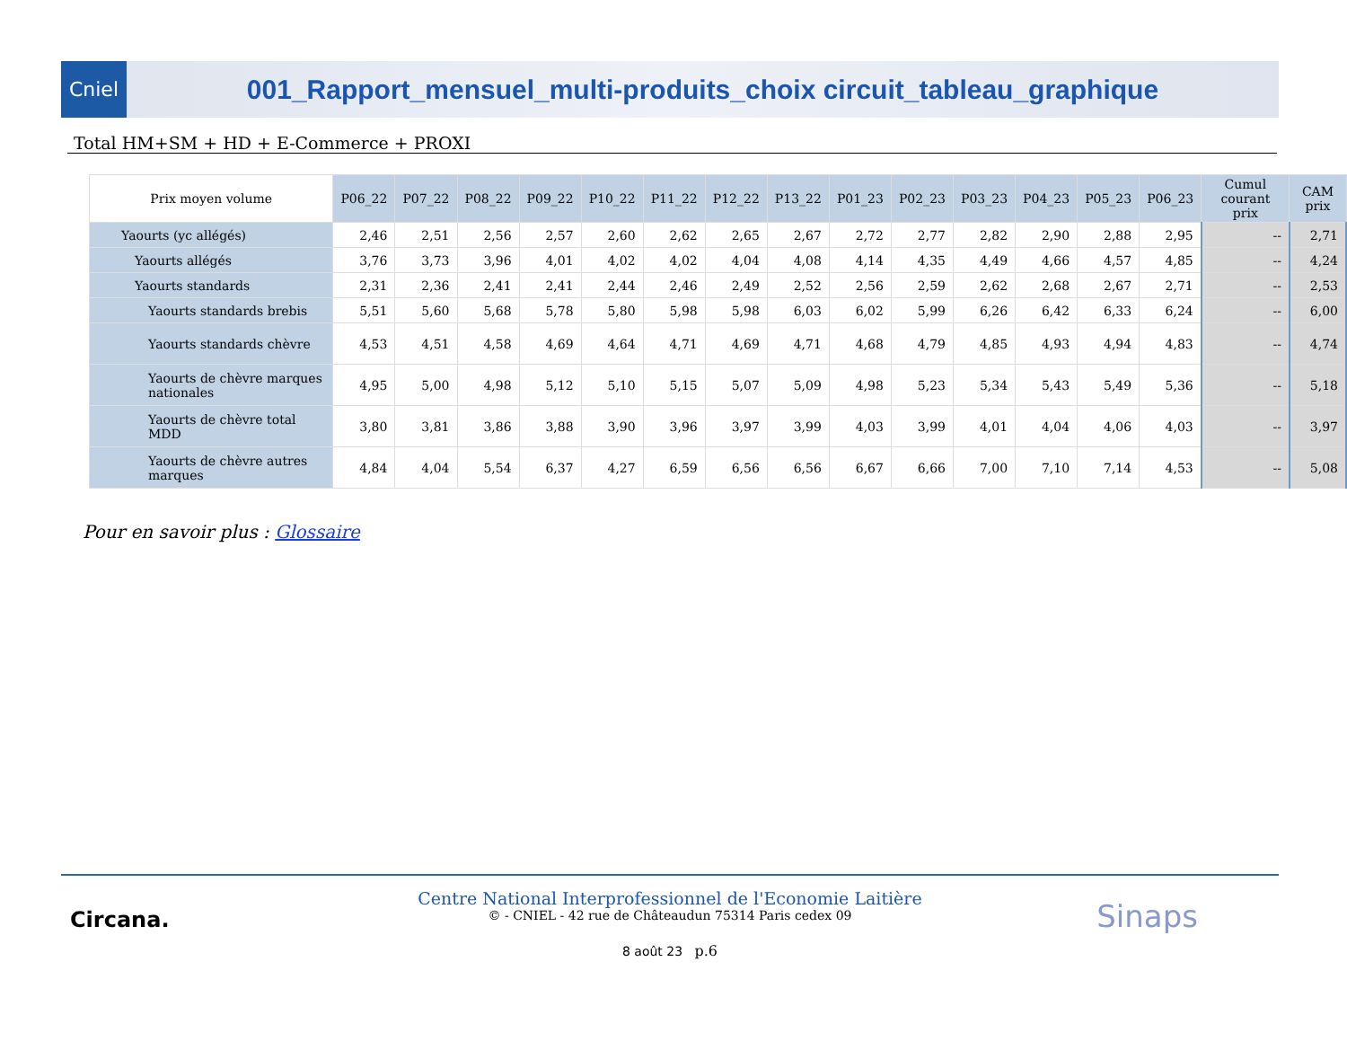Cniel
001_Rapport_mensuel_multi-produits_choix circuit_tableau_graphique
Total HM+SM + HD + E-Commerce + PROXI
| Prix moyen volume | P06_22 | P07_22 | P08_22 | P09_22 | P10_22 | P11_22 | P12_22 | P13_22 | P01_23 | P02_23 | P03_23 | P04_23 | P05_23 | P06_23 | Cumul courant prix | CAM prix |
| --- | --- | --- | --- | --- | --- | --- | --- | --- | --- | --- | --- | --- | --- | --- | --- | --- |
| Yaourts (yc allégés) | 2,46 | 2,51 | 2,56 | 2,57 | 2,60 | 2,62 | 2,65 | 2,67 | 2,72 | 2,77 | 2,82 | 2,90 | 2,88 | 2,95 | -- | 2,71 |
| Yaourts allégés | 3,76 | 3,73 | 3,96 | 4,01 | 4,02 | 4,02 | 4,04 | 4,08 | 4,14 | 4,35 | 4,49 | 4,66 | 4,57 | 4,85 | -- | 4,24 |
| Yaourts standards | 2,31 | 2,36 | 2,41 | 2,41 | 2,44 | 2,46 | 2,49 | 2,52 | 2,56 | 2,59 | 2,62 | 2,68 | 2,67 | 2,71 | -- | 2,53 |
| Yaourts standards brebis | 5,51 | 5,60 | 5,68 | 5,78 | 5,80 | 5,98 | 5,98 | 6,03 | 6,02 | 5,99 | 6,26 | 6,42 | 6,33 | 6,24 | -- | 6,00 |
| Yaourts standards chèvre | 4,53 | 4,51 | 4,58 | 4,69 | 4,64 | 4,71 | 4,69 | 4,71 | 4,68 | 4,79 | 4,85 | 4,93 | 4,94 | 4,83 | -- | 4,74 |
| Yaourts de chèvre marques nationales | 4,95 | 5,00 | 4,98 | 5,12 | 5,10 | 5,15 | 5,07 | 5,09 | 4,98 | 5,23 | 5,34 | 5,43 | 5,49 | 5,36 | -- | 5,18 |
| Yaourts de chèvre total MDD | 3,80 | 3,81 | 3,86 | 3,88 | 3,90 | 3,96 | 3,97 | 3,99 | 4,03 | 3,99 | 4,01 | 4,04 | 4,06 | 4,03 | -- | 3,97 |
| Yaourts de chèvre autres marques | 4,84 | 4,04 | 5,54 | 6,37 | 4,27 | 6,59 | 6,56 | 6,56 | 6,67 | 6,66 | 7,00 | 7,10 | 7,14 | 4,53 | -- | 5,08 |
Pour en savoir plus : Glossaire
Circana. Sinaps
Centre National Interprofessionnel de l'Economie Laitière
© - CNIEL - 42 rue de Châteaudun 75314 Paris cedex 09
8 août 23 p.6